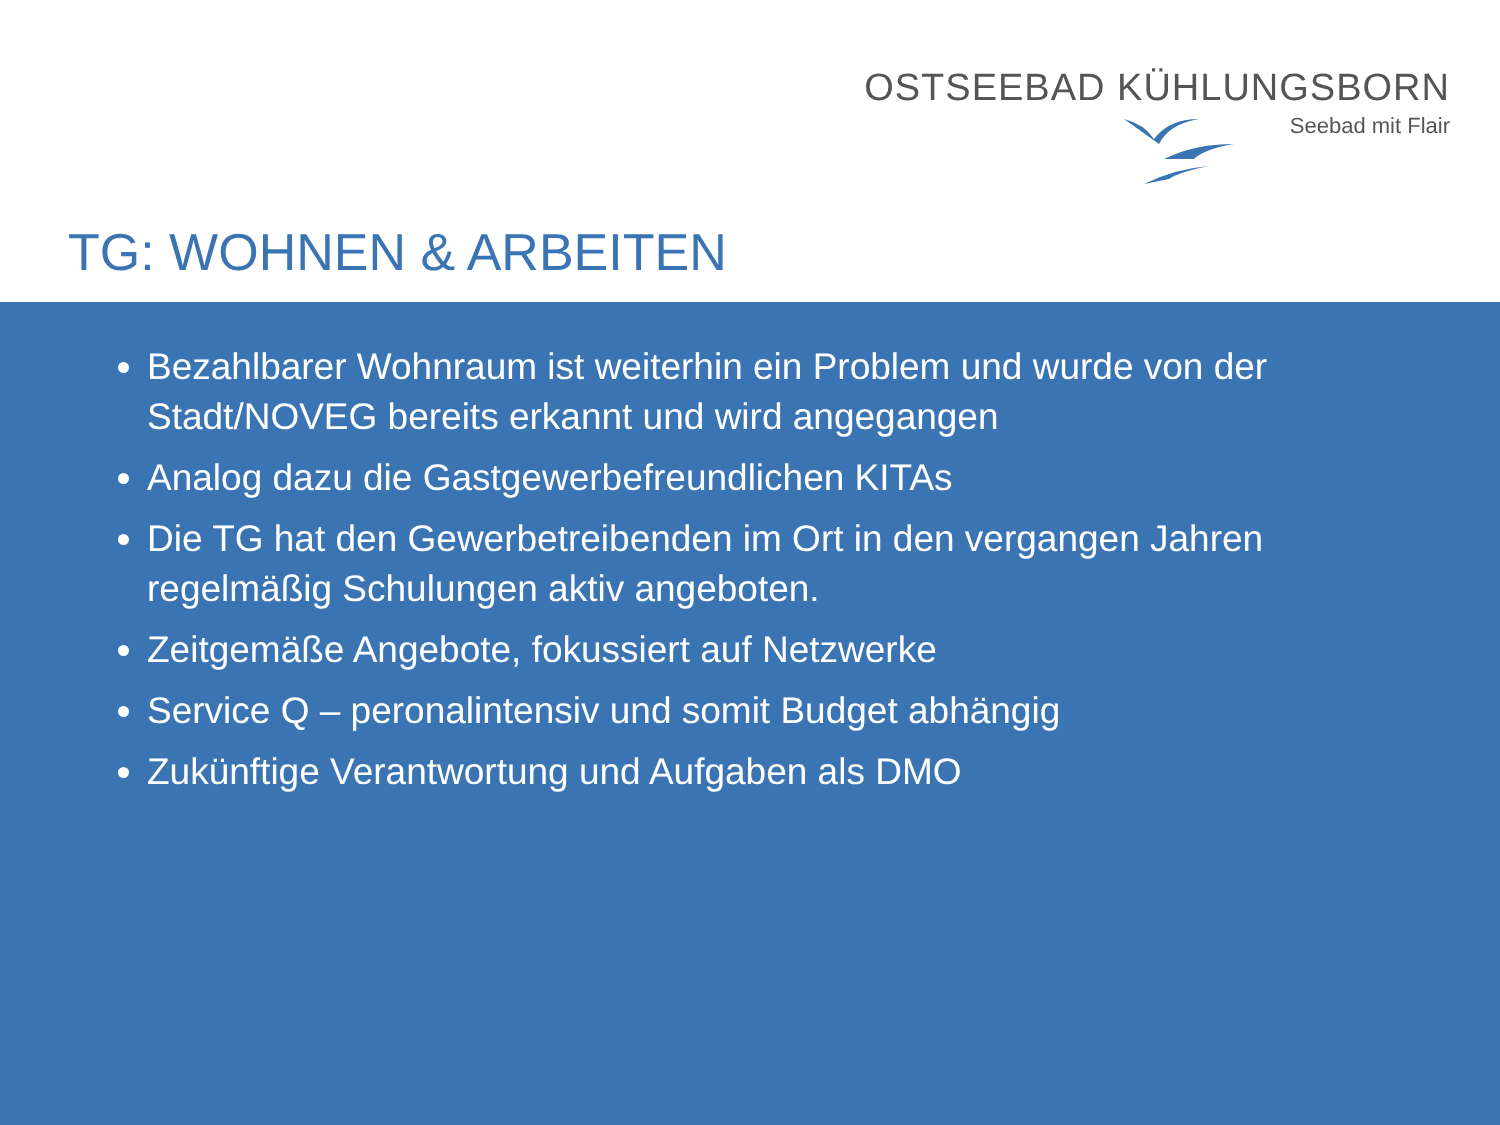OSTSEEBAD KÜHLUNGSBORN
Seebad mit Flair
TG: WOHNEN & ARBEITEN
Bezahlbarer Wohnraum ist weiterhin ein Problem und wurde von der Stadt/NOVEG bereits erkannt und wird angegangen
Analog dazu die Gastgewerbefreundlichen KITAs
Die TG hat den Gewerbetreibenden im Ort in den vergangen Jahren regelmäßig Schulungen aktiv angeboten.
Zeitgemäße Angebote, fokussiert auf Netzwerke
Service Q – peronalintensiv und somit Budget abhängig
Zukünftige Verantwortung und Aufgaben als DMO